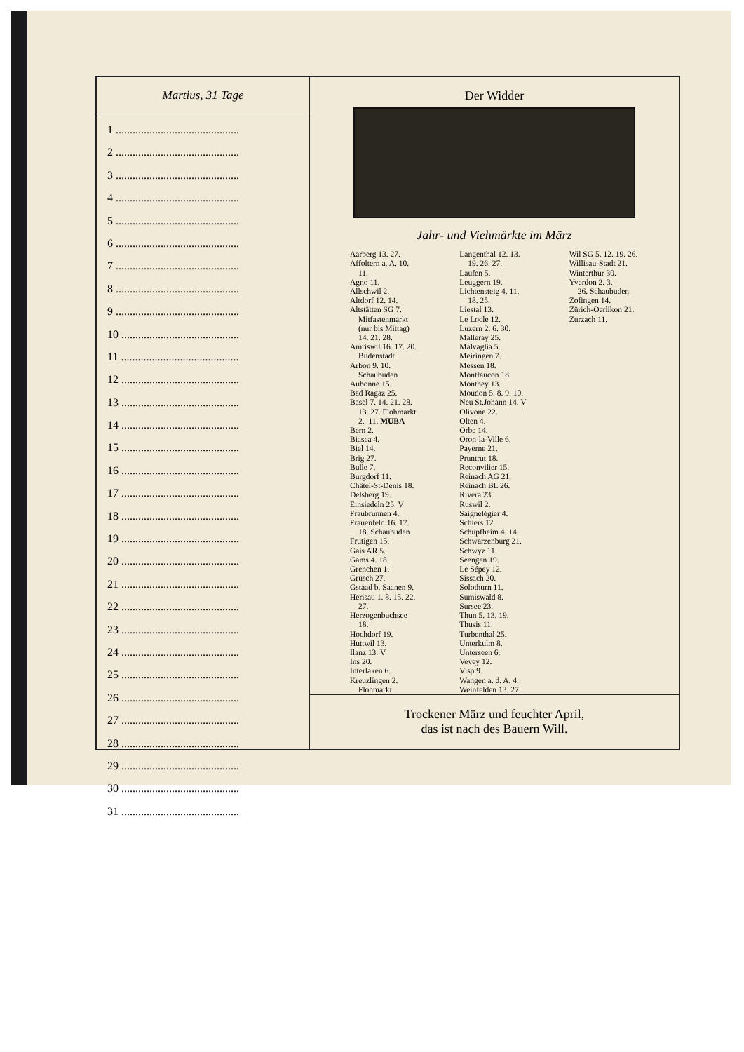Martius, 31 Tage
1 ............................................
2 ............................................
3 ............................................
4 ............................................
5 ............................................
6 ............................................
7 ............................................
8 ............................................
9 ............................................
10 ..........................................
11 ..........................................
12 ..........................................
13 ..........................................
14 ..........................................
15 ..........................................
16 ..........................................
17 ..........................................
18 ..........................................
19 ..........................................
20 ..........................................
21 ..........................................
22 ..........................................
23 ..........................................
24 ..........................................
25 ..........................................
26 ..........................................
27 ..........................................
28 ..........................................
29 ..........................................
30 ..........................................
31 ..........................................
Der Widder
Jahr- und Viehmärkte im März
Aarberg 13. 27.
Affoltern a. A. 10.
11.
Agno 11.
Allschwil 2.
Altdorf 12. 14.
Altstätten SG 7.
Mitfastenmarkt
(nur bis Mittag)
14. 21. 28.
Amriswil 16. 17. 20.
Budenstadt
Arbon 9. 10.
Schaubuden
Aubonne 15.
Bad Ragaz 25.
Basel 7. 14. 21. 28.
13. 27. Flohmarkt
2.–11. MUBA
Bern 2.
Biasca 4.
Biel 14.
Brig 27.
Bulle 7.
Burgdorf 11.
Châtel-St-Denis 18.
Delsberg 19.
Einsiedeln 25. V
Fraubrunnen 4.
Frauenfeld 16. 17.
18. Schaubuden
Frutigen 15.
Gais AR 5.
Gams 4. 18.
Grenchen 1.
Grüsch 27.
Gstaad b. Saanen 9.
Herisau 1. 8. 15. 22.
27.
Herzogenbuchsee
18.
Hochdorf 19.
Huttwil 13.
Ilanz 13. V
Ins 20.
Interlaken 6.
Kreuzlingen 2.
Flohmarkt
Langenthal 12. 13.
19. 26. 27.
Laufen 5.
Leuggern 19.
Lichtensteig 4. 11.
18. 25.
Liestal 13.
Le Locle 12.
Luzern 2. 6. 30.
Malleray 25.
Malvaglia 5.
Meiringen 7.
Messen 18.
Montfaucon 18.
Monthey 13.
Moudon 5. 8. 9. 10.
Neu St.Johann 14. V
Olivone 22.
Olten 4.
Orbe 14.
Oron-la-Ville 6.
Payerne 21.
Pruntrut 18.
Reconvilier 15.
Reinach AG 21.
Reinach BL 26.
Rivera 23.
Ruswil 2.
Saignelégier 4.
Schiers 12.
Schüpfheim 4. 14.
Schwarzenburg 21.
Schwyz 11.
Seengen 19.
Le Sépey 12.
Sissach 20.
Solothurn 11.
Sumiswald 8.
Sursee 23.
Thun 5. 13. 19.
Thusis 11.
Turbenthal 25.
Unterkulm 8.
Unterseen 6.
Vevey 12.
Visp 9.
Wangen a. d. A. 4.
Weinfelden 13. 27.
Wil SG 5. 12. 19. 26.
Willisau-Stadt 21.
Winterthur 30.
Yverdon 2. 3.
26. Schaubuden
Zofingen 14.
Zürich-Oerlikon 21.
Zurzach 11.
Trockener März und feuchter April,
das ist nach des Bauern Will.